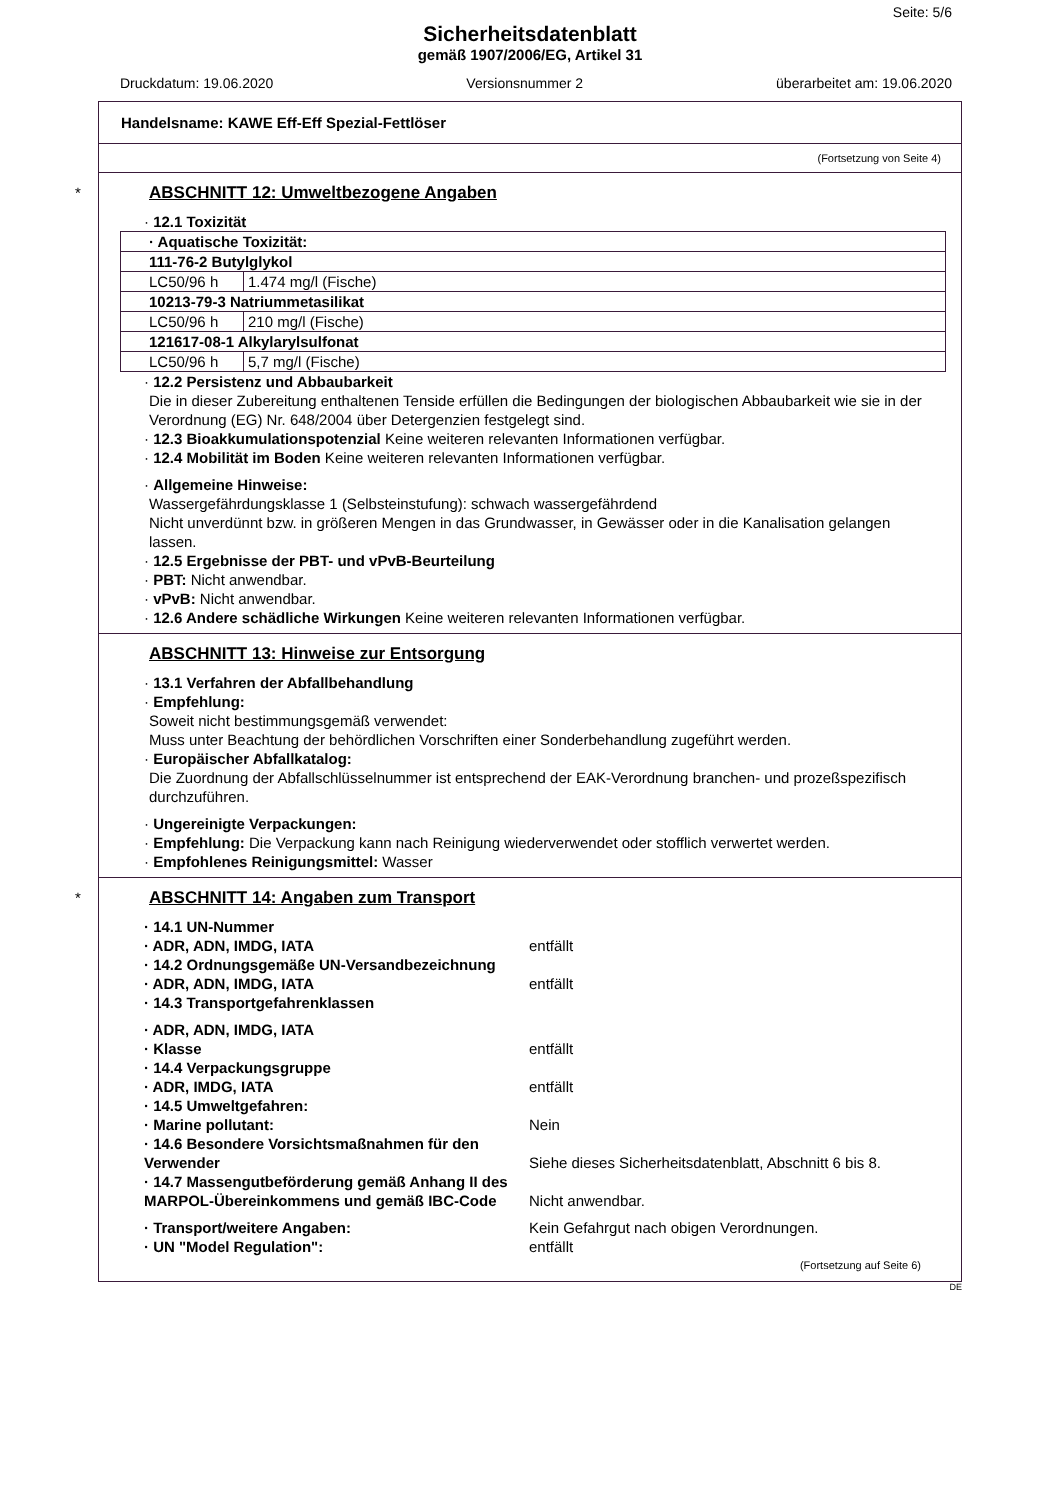Seite: 5/6
Sicherheitsdatenblatt
gemäß 1907/2006/EG, Artikel 31
Druckdatum: 19.06.2020 Versionsnummer 2 überarbeitet am: 19.06.2020
Handelsname: KAWE Eff-Eff Spezial-Fettlöser
(Fortsetzung von Seite 4)
*
ABSCHNITT 12: Umweltbezogene Angaben
· 12.1 Toxizität
| · Aquatische Toxizität: | |
| 111-76-2 Butylglykol | |
| LC50/96 h | 1.474 mg/l (Fische) |
| 10213-79-3 Natriummetasilikat | |
| LC50/96 h | 210 mg/l (Fische) |
| 121617-08-1 Alkylarylsulfonat | |
| LC50/96 h | 5,7 mg/l (Fische) |
· 12.2 Persistenz und Abbaubarkeit
Die in dieser Zubereitung enthaltenen Tenside erfüllen die Bedingungen der biologischen Abbaubarkeit wie sie in der Verordnung (EG) Nr. 648/2004 über Detergenzien festgelegt sind.
· 12.3 Bioakkumulationspotenzial Keine weiteren relevanten Informationen verfügbar.
· 12.4 Mobilität im Boden Keine weiteren relevanten Informationen verfügbar.
· Allgemeine Hinweise:
Wassergefährdungsklasse 1 (Selbsteinstufung): schwach wassergefährdend
Nicht unverdünnt bzw. in größeren Mengen in das Grundwasser, in Gewässer oder in die Kanalisation gelangen lassen.
· 12.5 Ergebnisse der PBT- und vPvB-Beurteilung
· PBT: Nicht anwendbar.
· vPvB: Nicht anwendbar.
· 12.6 Andere schädliche Wirkungen Keine weiteren relevanten Informationen verfügbar.
ABSCHNITT 13: Hinweise zur Entsorgung
· 13.1 Verfahren der Abfallbehandlung
· Empfehlung:
Soweit nicht bestimmungsgemäß verwendet:
Muss unter Beachtung der behördlichen Vorschriften einer Sonderbehandlung zugeführt werden.
· Europäischer Abfallkatalog:
Die Zuordnung der Abfallschlüsselnummer ist entsprechend der EAK-Verordnung branchen- und prozeßspezifisch durchzuführen.
· Ungereinigte Verpackungen:
· Empfehlung: Die Verpackung kann nach Reinigung wiederverwendet oder stofflich verwertet werden.
· Empfohlenes Reinigungsmittel: Wasser
*
ABSCHNITT 14: Angaben zum Transport
| · 14.1 UN-Nummer | |
| · ADR, ADN, IMDG, IATA | entfällt |
| · 14.2 Ordnungsgemäße UN-Versandbezeichnung | |
| · ADR, ADN, IMDG, IATA | entfällt |
| · 14.3 Transportgefahrenklassen | |
| · ADR, ADN, IMDG, IATA | |
| · Klasse | entfällt |
| · 14.4 Verpackungsgruppe | |
| · ADR, IMDG, IATA | entfällt |
| · 14.5 Umweltgefahren: | |
| · Marine pollutant: | Nein |
| · 14.6 Besondere Vorsichtsmaßnahmen für den Verwender | Siehe dieses Sicherheitsdatenblatt, Abschnitt 6 bis 8. |
| · 14.7 Massengutbeförderung gemäß Anhang II des MARPOL-Übereinkommens und gemäß IBC-Code | Nicht anwendbar. |
| · Transport/weitere Angaben: | Kein Gefahrgut nach obigen Verordnungen. |
| · UN "Model Regulation": | entfällt |
(Fortsetzung auf Seite 6)
DE